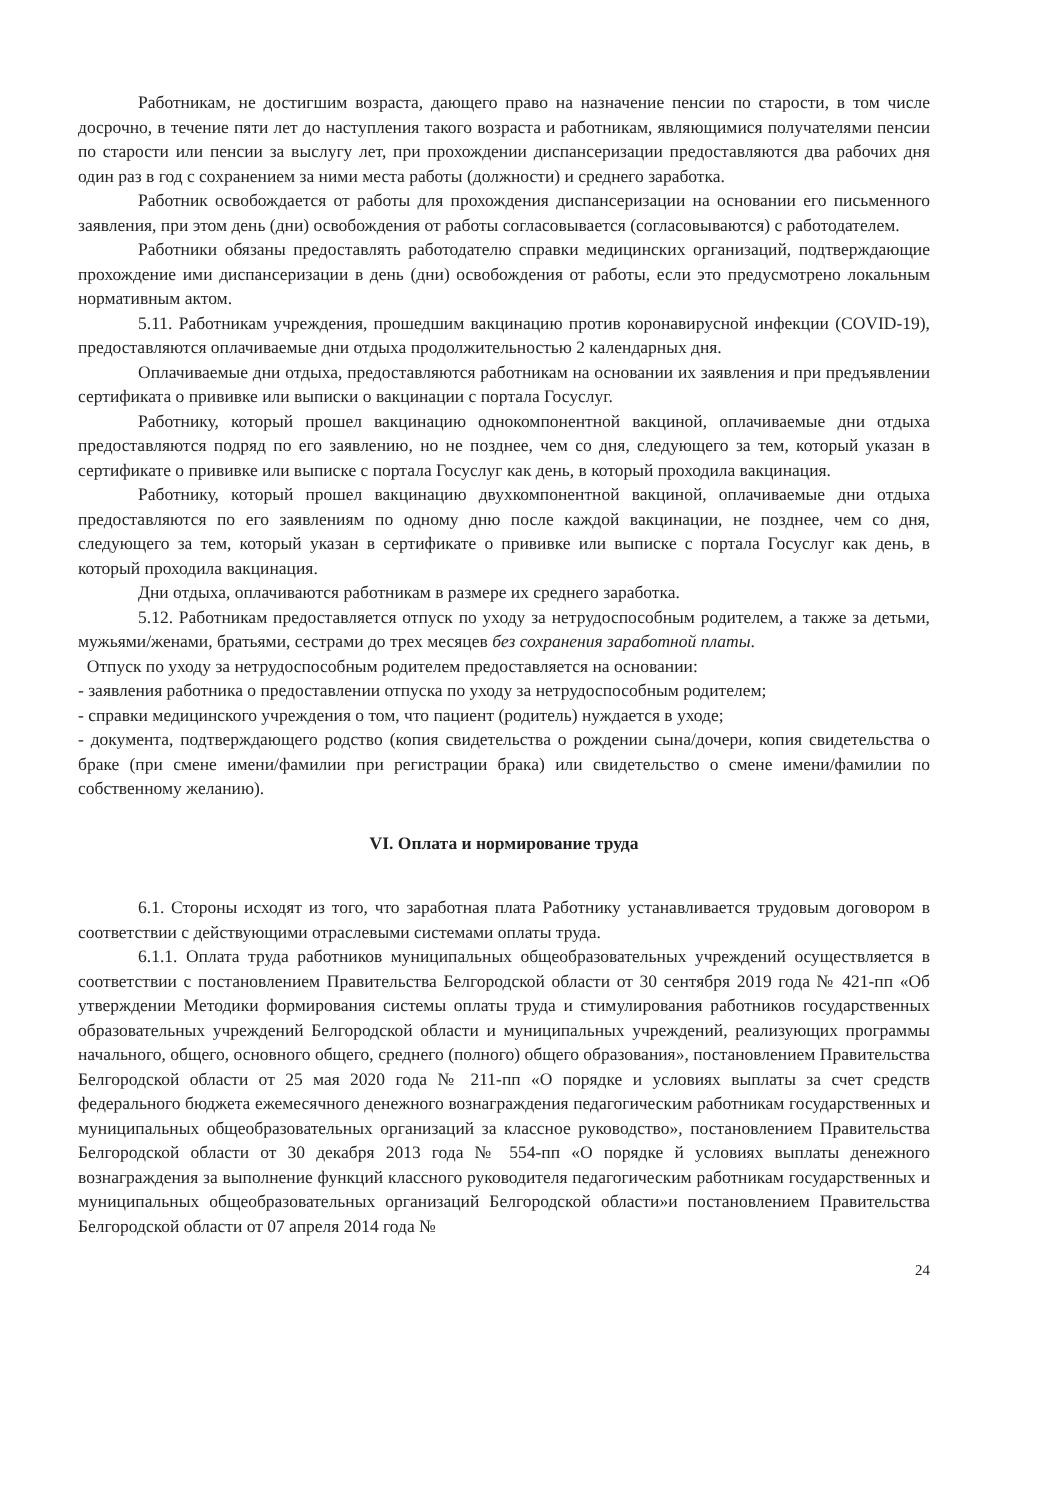Работникам, не достигшим возраста, дающего право на назначение пенсии по старости, в том числе досрочно, в течение пяти лет до наступления такого возраста и работникам, являющимися получателями пенсии по старости или пенсии за выслугу лет, при прохождении диспансеризации предоставляются два рабочих дня один раз в год с сохранением за ними места работы (должности) и среднего заработка.
Работник освобождается от работы для прохождения диспансеризации на основании его письменного заявления, при этом день (дни) освобождения от работы согласовывается (согласовываются) с работодателем.
Работники обязаны предоставлять работодателю справки медицинских организаций, подтверждающие прохождение ими диспансеризации в день (дни) освобождения от работы, если это предусмотрено локальным нормативным актом.
5.11. Работникам учреждения, прошедшим вакцинацию против коронавирусной инфекции (COVID-19), предоставляются оплачиваемые дни отдыха продолжительностью 2 календарных дня.
Оплачиваемые дни отдыха, предоставляются работникам на основании их заявления и при предъявлении сертификата о прививке или выписки о вакцинации с портала Госуслуг.
Работнику, который прошел вакцинацию однокомпонентной вакциной, оплачиваемые дни отдыха предоставляются подряд по его заявлению, но не позднее, чем со дня, следующего за тем, который указан в сертификате о прививке или выписке с портала Госуслуг как день, в который проходила вакцинация.
Работнику, который прошел вакцинацию двухкомпонентной вакциной, оплачиваемые дни отдыха предоставляются по его заявлениям по одному дню после каждой вакцинации, не позднее, чем со дня, следующего за тем, который указан в сертификате о прививке или выписке с портала Госуслуг как день, в который проходила вакцинация.
Дни отдыха, оплачиваются работникам в размере их среднего заработка.
5.12. Работникам предоставляется отпуск по уходу за нетрудоспособным родителем, а также за детьми, мужьями/женами, братьями, сестрами до трех месяцев без сохранения заработной платы.
Отпуск по уходу за нетрудоспособным родителем предоставляется на основании:
- заявления работника о предоставлении отпуска по уходу за нетрудоспособным родителем;
- справки медицинского учреждения о том, что пациент (родитель) нуждается в уходе;
- документа, подтверждающего родство (копия свидетельства о рождении сына/дочери, копия свидетельства о браке (при смене имени/фамилии при регистрации брака) или свидетельство о смене имени/фамилии по собственному желанию).
VI. Оплата и нормирование труда
6.1. Стороны исходят из того, что заработная плата Работнику устанавливается трудовым договором в соответствии с действующими отраслевыми системами оплаты труда.
6.1.1. Оплата труда работников муниципальных общеобразовательных учреждений осуществляется в соответствии с постановлением Правительства Белгородской области от 30 сентября 2019 года № 421-пп «Об утверждении Методики формирования системы оплаты труда и стимулирования работников государственных образовательных учреждений Белгородской области и муниципальных учреждений, реализующих программы начального, общего, основного общего, среднего (полного) общего образования», постановлением Правительства Белгородской области от 25 мая 2020 года № 211-пп «О порядке и условиях выплаты за счет средств федерального бюджета ежемесячного денежного вознаграждения педагогическим работникам государственных и муниципальных общеобразовательных организаций за классное руководство», постановлением Правительства Белгородской области от 30 декабря 2013 года № 554-пп «О порядке й условиях выплаты денежного вознаграждения за выполнение функций классного руководителя педагогическим работникам государственных и муниципальных общеобразовательных организаций Белгородской области»и постановлением Правительства Белгородской области от 07 апреля 2014 года №
24